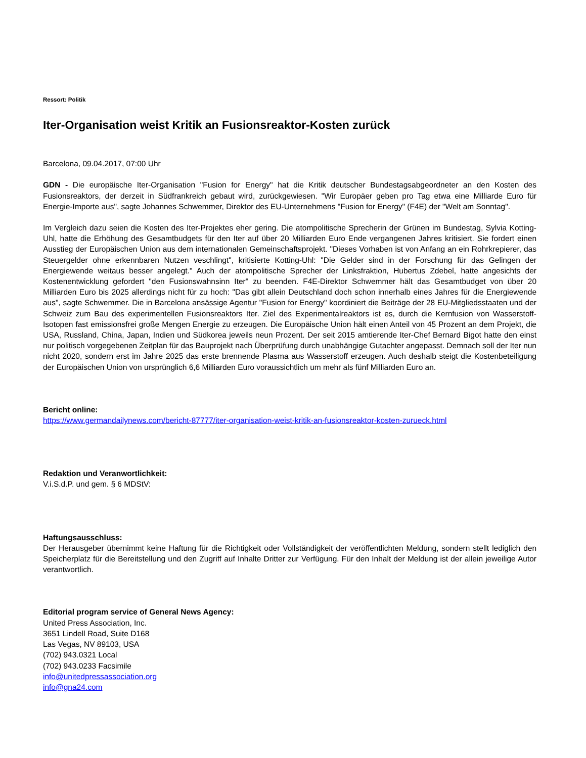Ressort: Politik
Iter-Organisation weist Kritik an Fusionsreaktor-Kosten zurück
Barcelona, 09.04.2017, 07:00 Uhr
GDN - Die europäische Iter-Organisation "Fusion for Energy" hat die Kritik deutscher Bundestagsabgeordneter an den Kosten des Fusionsreaktors, der derzeit in Südfrankreich gebaut wird, zurückgewiesen. "Wir Europäer geben pro Tag etwa eine Milliarde Euro für Energie-Importe aus", sagte Johannes Schwemmer, Direktor des EU-Unternehmens "Fusion for Energy" (F4E) der "Welt am Sonntag".
Im Vergleich dazu seien die Kosten des Iter-Projektes eher gering. Die atompolitische Sprecherin der Grünen im Bundestag, Sylvia Kotting-Uhl, hatte die Erhöhung des Gesamtbudgets für den Iter auf über 20 Milliarden Euro Ende vergangenen Jahres kritisiert. Sie fordert einen Ausstieg der Europäischen Union aus dem internationalen Gemeinschaftsprojekt. "Dieses Vorhaben ist von Anfang an ein Rohrkrepierer, das Steuergelder ohne erkennbaren Nutzen veschlingt", kritisierte Kotting-Uhl: "Die Gelder sind in der Forschung für das Gelingen der Energiewende weitaus besser angelegt." Auch der atompolitische Sprecher der Linksfraktion, Hubertus Zdebel, hatte angesichts der Kostenentwicklung gefordert "den Fusionswahnsinn Iter" zu beenden. F4E-Direktor Schwemmer hält das Gesamtbudget von über 20 Milliarden Euro bis 2025 allerdings nicht für zu hoch: "Das gibt allein Deutschland doch schon innerhalb eines Jahres für die Energiewende aus", sagte Schwemmer. Die in Barcelona ansässige Agentur "Fusion for Energy" koordiniert die Beiträge der 28 EU-Mitgliedsstaaten und der Schweiz zum Bau des experimentellen Fusionsreaktors Iter. Ziel des Experimentalreaktors ist es, durch die Kernfusion von Wasserstoff-Isotopen fast emissionsfrei große Mengen Energie zu erzeugen. Die Europäische Union hält einen Anteil von 45 Prozent an dem Projekt, die USA, Russland, China, Japan, Indien und Südkorea jeweils neun Prozent. Der seit 2015 amtierende Iter-Chef Bernard Bigot hatte den einst nur politisch vorgegebenen Zeitplan für das Bauprojekt nach Überprüfung durch unabhängige Gutachter angepasst. Demnach soll der Iter nun nicht 2020, sondern erst im Jahre 2025 das erste brennende Plasma aus Wasserstoff erzeugen. Auch deshalb steigt die Kostenbeteiligung der Europäischen Union von ursprünglich 6,6 Milliarden Euro voraussichtlich um mehr als fünf Milliarden Euro an.
Bericht online:
https://www.germandailynews.com/bericht-87777/iter-organisation-weist-kritik-an-fusionsreaktor-kosten-zurueck.html
Redaktion und Veranwortlichkeit:
V.i.S.d.P. und gem. § 6 MDStV:
Haftungsausschluss:
Der Herausgeber übernimmt keine Haftung für die Richtigkeit oder Vollständigkeit der veröffentlichten Meldung, sondern stellt lediglich den Speicherplatz für die Bereitstellung und den Zugriff auf Inhalte Dritter zur Verfügung. Für den Inhalt der Meldung ist der allein jeweilige Autor verantwortlich.
Editorial program service of General News Agency:
United Press Association, Inc.
3651 Lindell Road, Suite D168
Las Vegas, NV 89103, USA
(702) 943.0321 Local
(702) 943.0233 Facsimile
info@unitedpressassociation.org
info@gna24.com